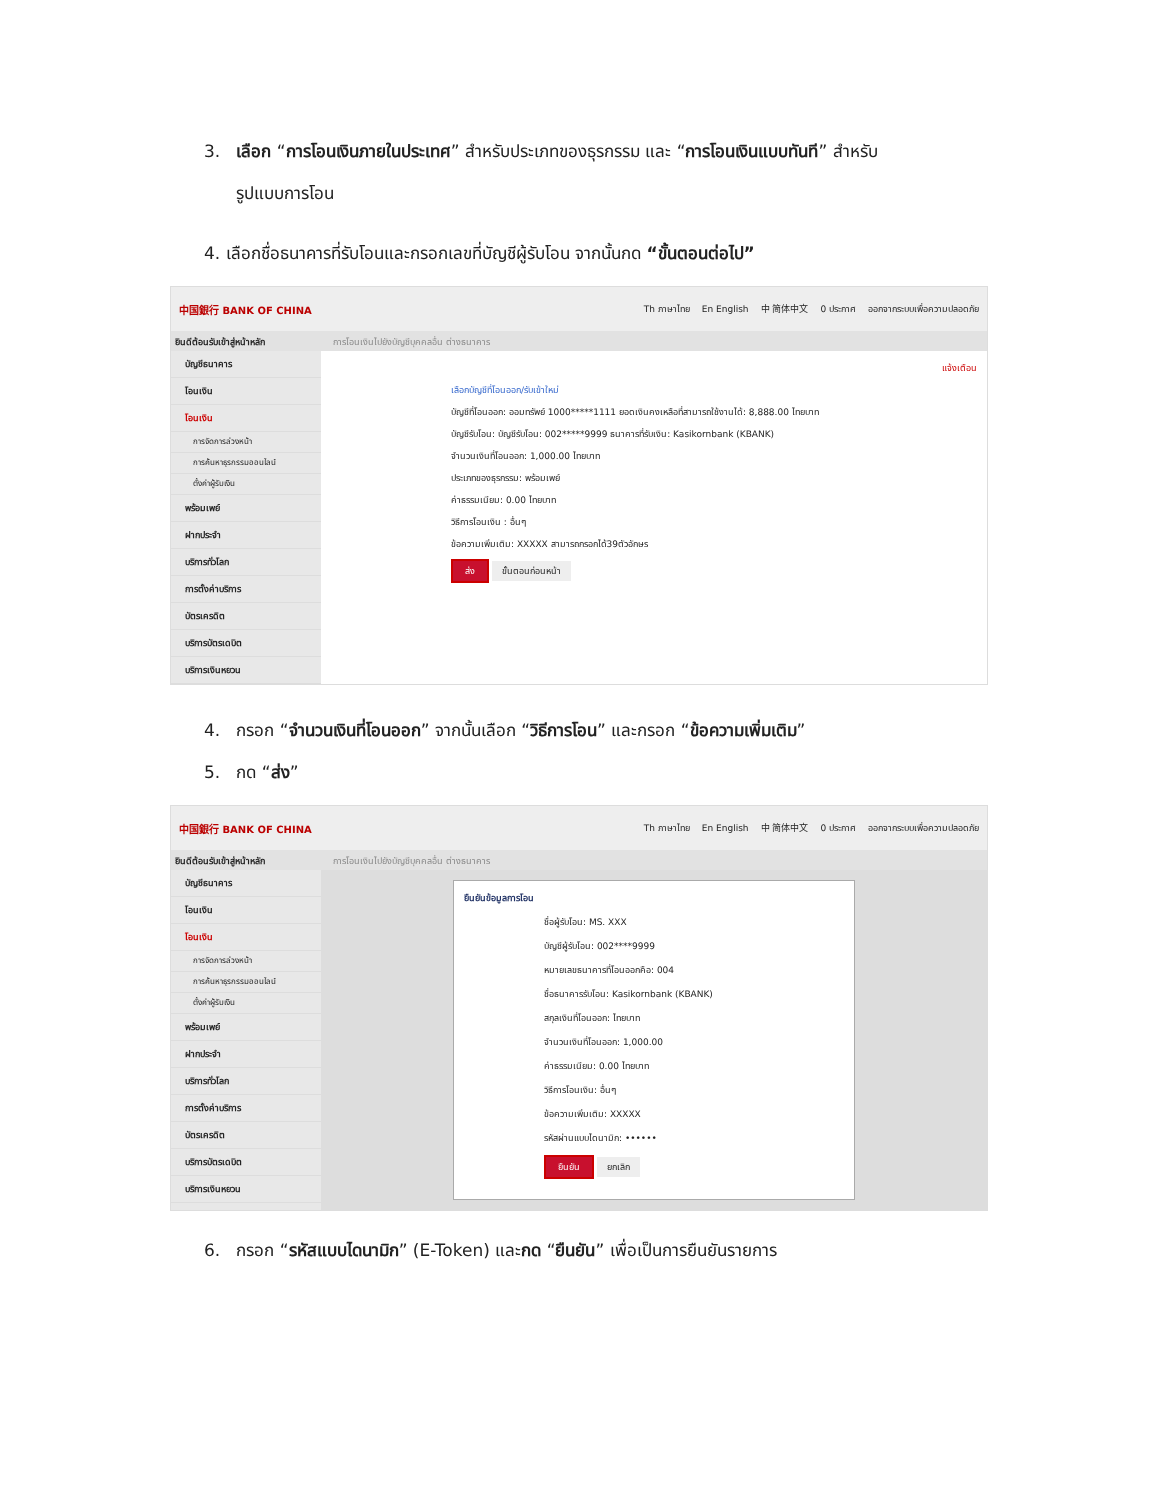3. เลือก “การโอนเงินภายในประเทศ” สำหรับประเภทของธุรกรรม และ “การโอนเงินแบบทันที” สำหรับ
รูปแบบการโอน
4. เลือกชื่อธนาคารที่รับโอนและกรอกเลขที่บัญชีผู้รับโอน จากนั้นกด “ขั้นตอนต่อไป”
中国銀行 BANK OF CHINA Th ภาษาไทย En English 中 简体中文 0 ประกาศ ออกจากระบบเพื่อความปลอดภัย
ยินดีต้อนรับเข้าสู่หน้าหลัก การโอนเงินไปยังบัญชีบุคคลอื่น ต่างธนาคาร
บัญชีธนาคาร
โอนเงิน
โอนเงิน
การจัดการล่วงหน้า
การค้นหาธุรกรรมออนไลน์
ตั้งค่าผู้รับเงิน
พร้อมเพย์
ฝากประจำ
บริการทั่วโลก
การตั้งค่าบริการ
บัตรเครดิต
บริการบัตรเดบิต
บริการเงินหยวน
แจ้งเตือน
เลือกบัญชีที่โอนออก/รับเข้าใหม่
บัญชีที่โอนออก: ออมทรัพย์ 1000*****1111 ยอดเงินคงเหลือที่สามารถใช้งานได้: 8,888.00 ไทยบาท
บัญชีรับโอน: บัญชีรับโอน: 002*****9999 ธนาคารที่รับเงิน: Kasikornbank (KBANK)
จำนวนเงินที่โอนออก: 1,000.00 ไทยบาท
ประเภทของธุรกรรม: พร้อมเพย์
ค่าธรรมเนียม: 0.00 ไทยบาท
วิธีการโอนเงิน : อื่นๆ
ข้อความเพิ่มเติม: XXXXX สามารถกรอกได้39ตัวอักษร
ส่ง ขั้นตอนก่อนหน้า
4. กรอก “จำนวนเงินที่โอนออก” จากนั้นเลือก “วิธีการโอน” และกรอก “ข้อความเพิ่มเติม”
5. กด “ส่ง”
中国銀行 BANK OF CHINA Th ภาษาไทย En English 中 简体中文 0 ประกาศ ออกจากระบบเพื่อความปลอดภัย
ยินดีต้อนรับเข้าสู่หน้าหลัก การโอนเงินไปยังบัญชีบุคคลอื่น ต่างธนาคาร
บัญชีธนาคาร
โอนเงิน
โอนเงิน
การจัดการล่วงหน้า
การค้นหาธุรกรรมออนไลน์
ตั้งค่าผู้รับเงิน
พร้อมเพย์
ฝากประจำ
บริการทั่วโลก
การตั้งค่าบริการ
บัตรเครดิต
บริการบัตรเดบิต
บริการเงินหยวน
ยืนยันข้อมูลการโอน
ชื่อผู้รับโอน: MS. XXX
บัญชีผู้รับโอน: 002****9999
หมายเลขธนาคารที่โอนออกคือ: 004
ชื่อธนาคารรับโอน: Kasikornbank (KBANK)
สกุลเงินที่โอนออก: ไทยบาท
จำนวนเงินที่โอนออก: 1,000.00
ค่าธรรมเนียม: 0.00 ไทยบาท
วิธีการโอนเงิน: อื่นๆ
ข้อความเพิ่มเติม: XXXXX
รหัสผ่านแบบไดนามิก: ••••••
ยืนยัน ยกเลิก
6. กรอก “รหัสแบบไดนามิก” (E-Token) และกด “ยืนยัน” เพื่อเป็นการยืนยันรายการ